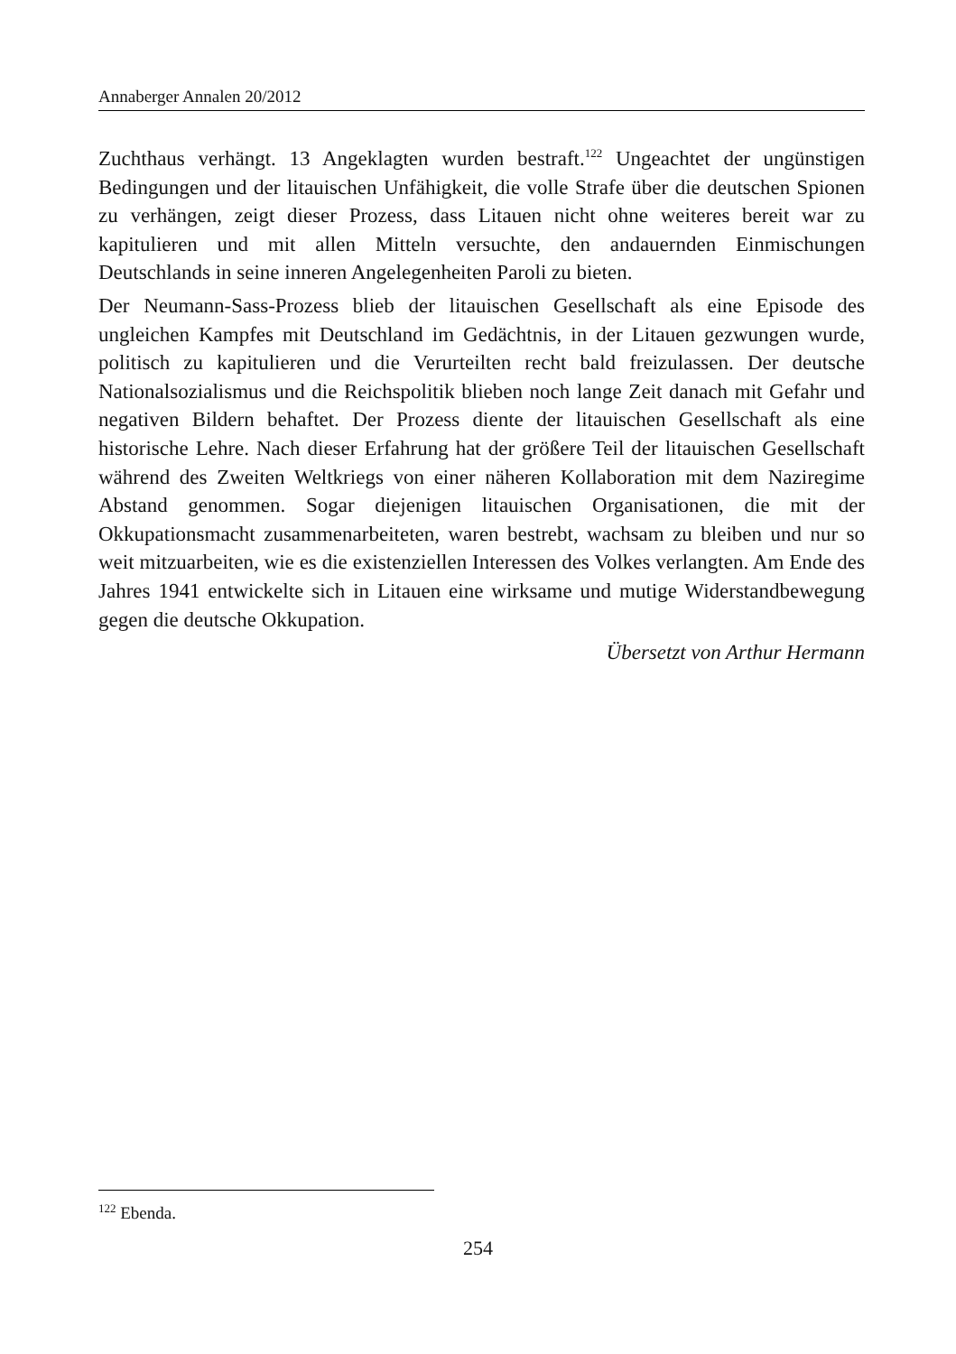Annaberger Annalen 20/2012
Zuchthaus verhängt. 13 Angeklagten wurden bestraft.<sup>122</sup> Ungeachtet der ungünstigen Bedingungen und der litauischen Unfähigkeit, die volle Strafe über die deutschen Spionen zu verhängen, zeigt dieser Prozess, dass Litauen nicht ohne weiteres bereit war zu kapitulieren und mit allen Mitteln versuchte, den andauernden Einmischungen Deutschlands in seine inneren Angelegenheiten Paroli zu bieten.
Der Neumann-Sass-Prozess blieb der litauischen Gesellschaft als eine Episode des ungleichen Kampfes mit Deutschland im Gedächtnis, in der Litauen gezwungen wurde, politisch zu kapitulieren und die Verurteilten recht bald freizulassen. Der deutsche Nationalsozialismus und die Reichspolitik blieben noch lange Zeit danach mit Gefahr und negativen Bildern behaftet. Der Prozess diente der litauischen Gesellschaft als eine historische Lehre. Nach dieser Erfahrung hat der größere Teil der litauischen Gesellschaft während des Zweiten Weltkriegs von einer näheren Kollaboration mit dem Naziregime Abstand genommen. Sogar diejenigen litauischen Organisationen, die mit der Okkupationsmacht zusammenarbeiteten, waren bestrebt, wachsam zu bleiben und nur so weit mitzuarbeiten, wie es die existenziellen Interessen des Volkes verlangten. Am Ende des Jahres 1941 entwickelte sich in Litauen eine wirksame und mutige Widerstandbewegung gegen die deutsche Okkupation.
Übersetzt von Arthur Hermann
<sup>122</sup> Ebenda.
254